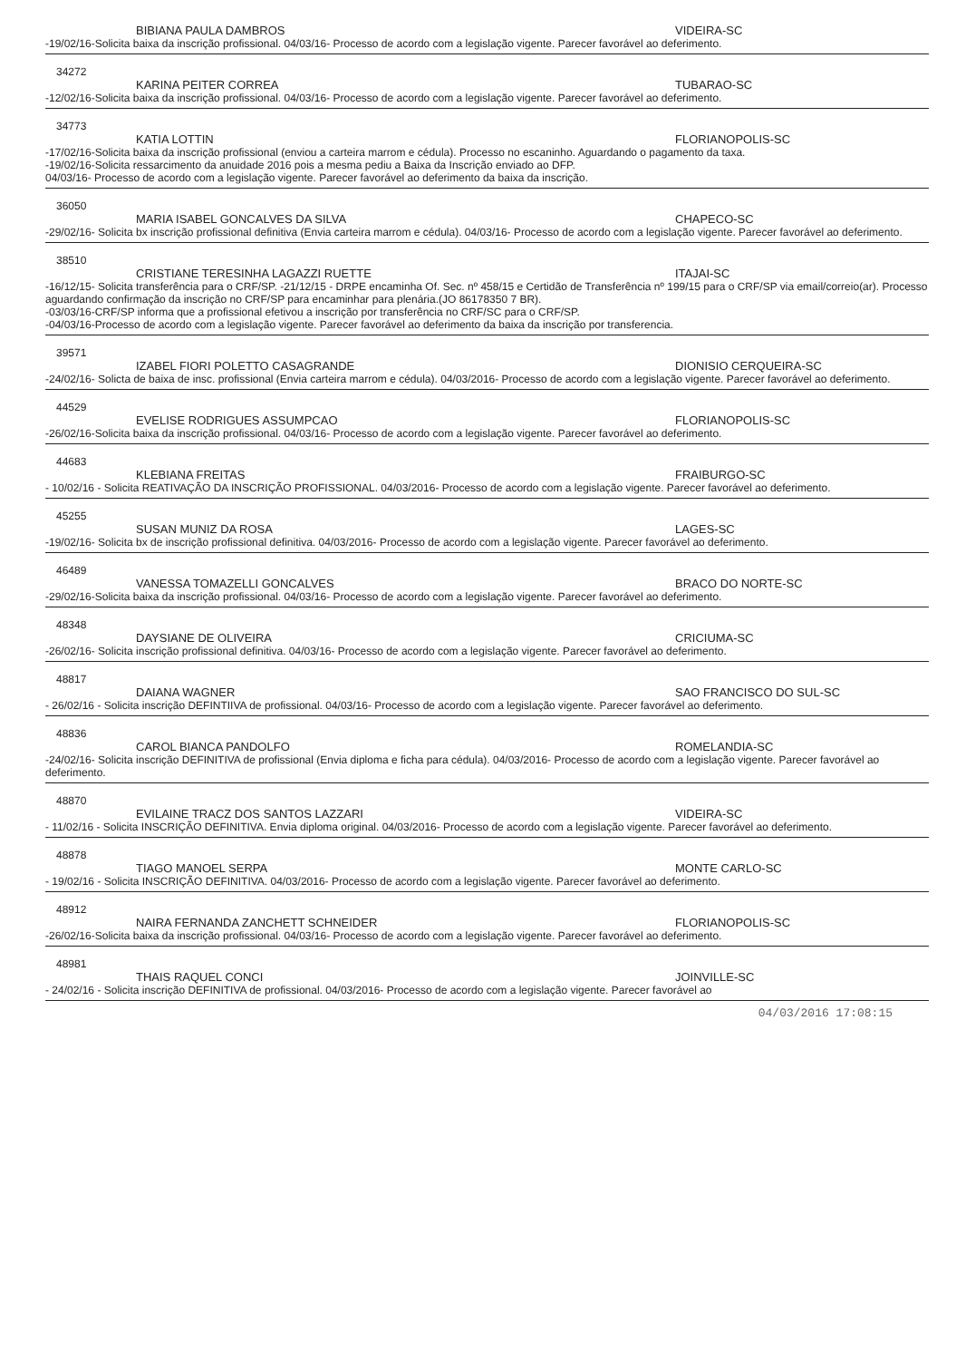BIBIANA PAULA DAMBROS VIDEIRA-SC
-19/02/16-Solicita baixa da inscrição profissional. 04/03/16- Processo de acordo com a legislação vigente. Parecer favorável ao deferimento.
34272
KARINA PEITER CORREA TUBARAO-SC
-12/02/16-Solicita baixa da inscrição profissional. 04/03/16- Processo de acordo com a legislação vigente. Parecer favorável ao deferimento.
34773
KATIA LOTTIN FLORIANOPOLIS-SC
-17/02/16-Solicita baixa da inscrição profissional (enviou a carteira marrom e cédula). Processo no escaninho. Aguardando o pagamento da taxa.
-19/02/16-Solicita ressarcimento da anuidade 2016 pois a mesma pediu a Baixa da Inscrição enviado ao DFP.
04/03/16- Processo de acordo com a legislação vigente. Parecer favorável ao deferimento da baixa da inscrição.
36050
MARIA ISABEL GONCALVES DA SILVA CHAPECO-SC
-29/02/16- Solicita bx inscrição profissional definitiva (Envia carteira marrom e cédula). 04/03/16- Processo de acordo com a legislação vigente. Parecer favorável ao deferimento.
38510
CRISTIANE TERESINHA LAGAZZI RUETTE ITAJAI-SC
-16/12/15- Solicita transferência para o CRF/SP. -21/12/15 - DRPE encaminha Of. Sec. nº 458/15 e Certidão de Transferência nº 199/15 para o CRF/SP via email/correio(ar). Processo aguardando confirmação da inscrição no CRF/SP para encaminhar para plenária.(JO 86178350 7 BR).
-03/03/16-CRF/SP informa que a profissional efetivou a inscrição por transferência no CRF/SC para o CRF/SP.
-04/03/16-Processo de acordo com a legislação vigente. Parecer favorável ao deferimento da baixa da inscrição por transferencia.
39571
IZABEL FIORI POLETTO CASAGRANDE DIONISIO CERQUEIRA-SC
-24/02/16- Solicta de baixa de insc. profissional (Envia carteira marrom e cédula). 04/03/2016- Processo de acordo com a legislação vigente. Parecer favorável ao deferimento.
44529
EVELISE RODRIGUES ASSUMPCAO FLORIANOPOLIS-SC
-26/02/16-Solicita baixa da inscrição profissional. 04/03/16- Processo de acordo com a legislação vigente. Parecer favorável ao deferimento.
44683
KLEBIANA FREITAS FRAIBURGO-SC
- 10/02/16 - Solicita REATIVAÇÃO DA INSCRIÇÃO PROFISSIONAL. 04/03/2016- Processo de acordo com a legislação vigente. Parecer favorável ao deferimento.
45255
SUSAN MUNIZ DA ROSA LAGES-SC
-19/02/16- Solicita bx de inscrição profissional definitiva. 04/03/2016- Processo de acordo com a legislação vigente. Parecer favorável ao deferimento.
46489
VANESSA TOMAZELLI GONCALVES BRACO DO NORTE-SC
-29/02/16-Solicita baixa da inscrição profissional. 04/03/16- Processo de acordo com a legislação vigente. Parecer favorável ao deferimento.
48348
DAYSIANE DE OLIVEIRA CRICIUMA-SC
-26/02/16- Solicita inscrição profissional definitiva. 04/03/16- Processo de acordo com a legislação vigente. Parecer favorável ao deferimento.
48817
DAIANA WAGNER SAO FRANCISCO DO SUL-SC
- 26/02/16 - Solicita inscrição DEFINTIIVA de profissional. 04/03/16- Processo de acordo com a legislação vigente. Parecer favorável ao deferimento.
48836
CAROL BIANCA PANDOLFO ROMELANDIA-SC
-24/02/16- Solicita inscrição DEFINITIVA de profissional (Envia diploma e ficha para cédula). 04/03/2016- Processo de acordo com a legislação vigente. Parecer favorável ao deferimento.
48870
EVILAINE TRACZ DOS SANTOS LAZZARI VIDEIRA-SC
- 11/02/16 - Solicita INSCRIÇÃO DEFINITIVA. Envia diploma original. 04/03/2016- Processo de acordo com a legislação vigente. Parecer favorável ao deferimento.
48878
TIAGO MANOEL SERPA MONTE CARLO-SC
- 19/02/16 - Solicita INSCRIÇÃO DEFINITIVA. 04/03/2016- Processo de acordo com a legislação vigente. Parecer favorável ao deferimento.
48912
NAIRA FERNANDA ZANCHETT SCHNEIDER FLORIANOPOLIS-SC
-26/02/16-Solicita baixa da inscrição profissional. 04/03/16- Processo de acordo com a legislação vigente. Parecer favorável ao deferimento.
48981
THAIS RAQUEL CONCI JOINVILLE-SC
- 24/02/16 - Solicita inscrição DEFINITIVA de profissional. 04/03/2016- Processo de acordo com a legislação vigente. Parecer favorável ao
04/03/2016 17:08:15